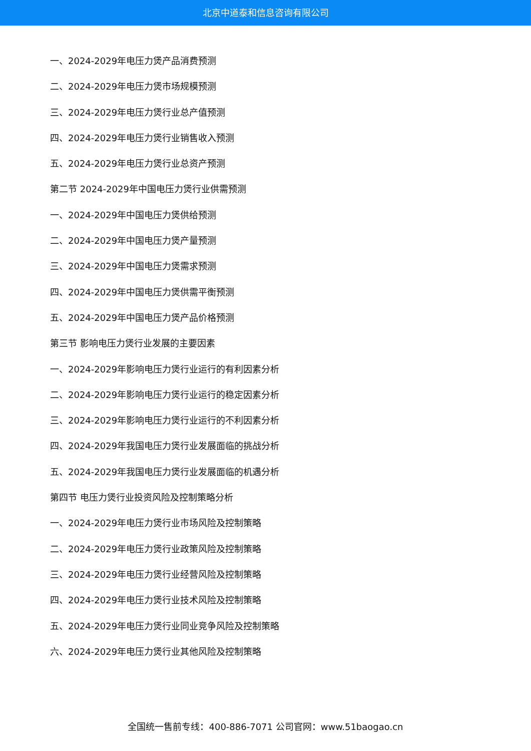北京中道泰和信息咨询有限公司
一、2024-2029年电压力煲产品消费预测
二、2024-2029年电压力煲市场规模预测
三、2024-2029年电压力煲行业总产值预测
四、2024-2029年电压力煲行业销售收入预测
五、2024-2029年电压力煲行业总资产预测
第二节 2024-2029年中国电压力煲行业供需预测
一、2024-2029年中国电压力煲供给预测
二、2024-2029年中国电压力煲产量预测
三、2024-2029年中国电压力煲需求预测
四、2024-2029年中国电压力煲供需平衡预测
五、2024-2029年中国电压力煲产品价格预测
第三节 影响电压力煲行业发展的主要因素
一、2024-2029年影响电压力煲行业运行的有利因素分析
二、2024-2029年影响电压力煲行业运行的稳定因素分析
三、2024-2029年影响电压力煲行业运行的不利因素分析
四、2024-2029年我国电压力煲行业发展面临的挑战分析
五、2024-2029年我国电压力煲行业发展面临的机遇分析
第四节 电压力煲行业投资风险及控制策略分析
一、2024-2029年电压力煲行业市场风险及控制策略
二、2024-2029年电压力煲行业政策风险及控制策略
三、2024-2029年电压力煲行业经营风险及控制策略
四、2024-2029年电压力煲行业技术风险及控制策略
五、2024-2029年电压力煲行业同业竞争风险及控制策略
六、2024-2029年电压力煲行业其他风险及控制策略
全国统一售前专线：400-886-7071 公司官网：www.51baogao.cn